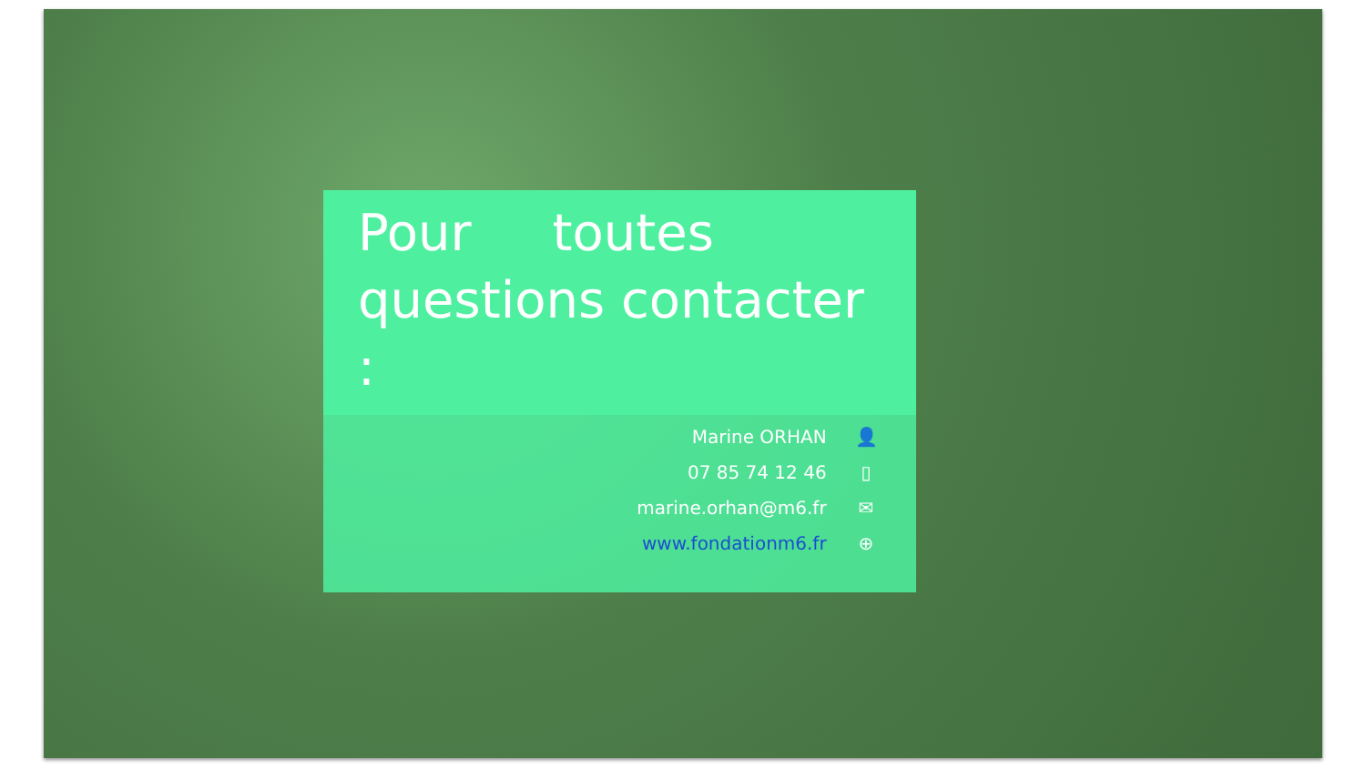Pour toutes questions contacter :
Marine ORHAN 👤
07 85 74 12 46 ▯
marine.orhan@m6.fr ✉
www.fondationm6.fr ⊕